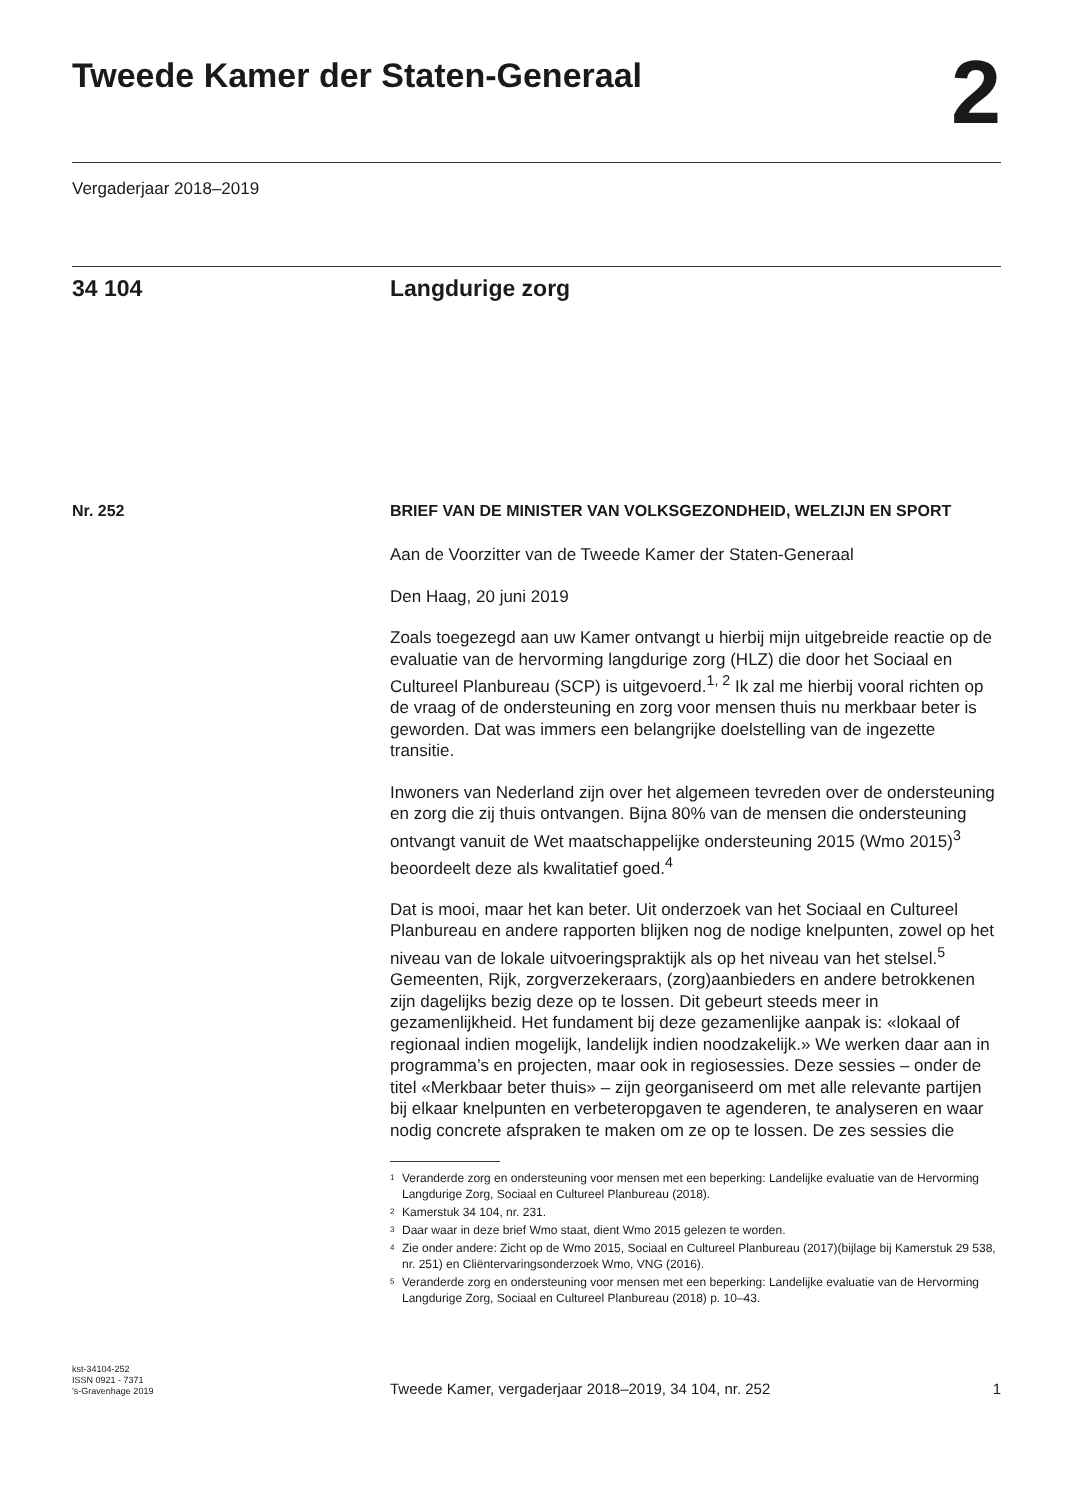Tweede Kamer der Staten-Generaal
2
Vergaderjaar 2018–2019
34 104 Langdurige zorg
Nr. 252
BRIEF VAN DE MINISTER VAN VOLKSGEZONDHEID, WELZIJN EN SPORT
Aan de Voorzitter van de Tweede Kamer der Staten-Generaal
Den Haag, 20 juni 2019
Zoals toegezegd aan uw Kamer ontvangt u hierbij mijn uitgebreide reactie op de evaluatie van de hervorming langdurige zorg (HLZ) die door het Sociaal en Cultureel Planbureau (SCP) is uitgevoerd.<sup>1, 2</sup> Ik zal me hierbij vooral richten op de vraag of de ondersteuning en zorg voor mensen thuis nu merkbaar beter is geworden. Dat was immers een belangrijke doelstelling van de ingezette transitie.
Inwoners van Nederland zijn over het algemeen tevreden over de ondersteuning en zorg die zij thuis ontvangen. Bijna 80% van de mensen die ondersteuning ontvangt vanuit de Wet maatschappelijke ondersteuning 2015 (Wmo 2015)<sup>3</sup> beoordeelt deze als kwalitatief goed.<sup>4</sup>
Dat is mooi, maar het kan beter. Uit onderzoek van het Sociaal en Cultureel Planbureau en andere rapporten blijken nog de nodige knelpunten, zowel op het niveau van de lokale uitvoeringspraktijk als op het niveau van het stelsel.<sup>5</sup> Gemeenten, Rijk, zorgverzekeraars, (zorg)aanbieders en andere betrokkenen zijn dagelijks bezig deze op te lossen. Dit gebeurt steeds meer in gezamenlijkheid. Het fundament bij deze gezamenlijke aanpak is: «lokaal of regionaal indien mogelijk, landelijk indien noodzakelijk.» We werken daar aan in programma’s en projecten, maar ook in regiosessies. Deze sessies – onder de titel «Merkbaar beter thuis» – zijn georganiseerd om met alle relevante partijen bij elkaar knelpunten en verbeteropgaven te agenderen, te analyseren en waar nodig concrete afspraken te maken om ze op te lossen. De zes sessies die
<sup>1</sup> Veranderde zorg en ondersteuning voor mensen met een beperking: Landelijke evaluatie van de Hervorming Langdurige Zorg, Sociaal en Cultureel Planbureau (2018).
<sup>2</sup> Kamerstuk 34 104, nr. 231.
<sup>3</sup> Daar waar in deze brief Wmo staat, dient Wmo 2015 gelezen te worden.
<sup>4</sup> Zie onder andere: Zicht op de Wmo 2015, Sociaal en Cultureel Planbureau (2017)(bijlage bij Kamerstuk 29 538, nr. 251) en Cliëntervaringsonderzoek Wmo, VNG (2016).
<sup>5</sup> Veranderde zorg en ondersteuning voor mensen met een beperking: Landelijke evaluatie van de Hervorming Langdurige Zorg, Sociaal en Cultureel Planbureau (2018) p. 10–43.
kst-34104-252
ISSN 0921 - 7371
’s-Gravenhage 2019
Tweede Kamer, vergaderjaar 2018–2019, 34 104, nr. 252
1